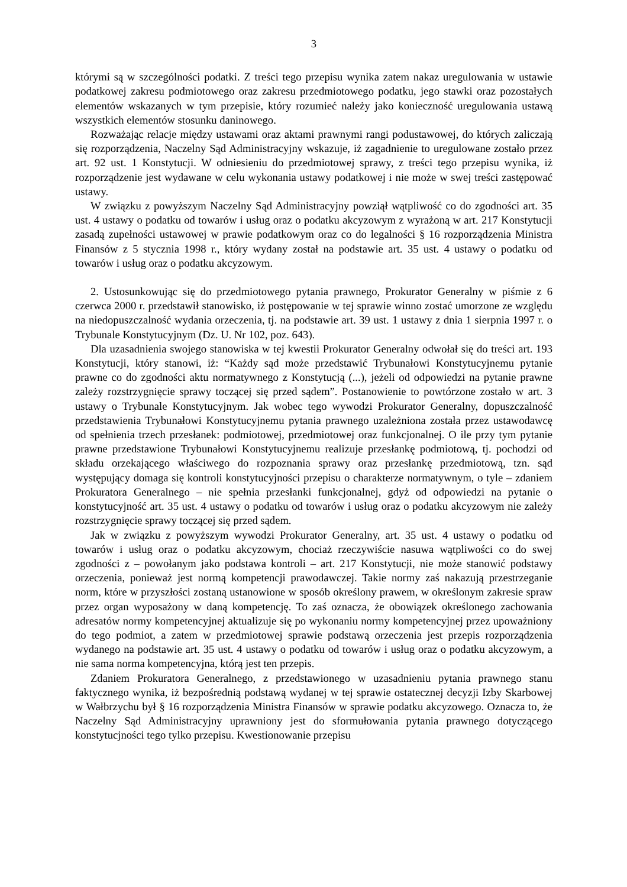3
którymi są w szczególności podatki. Z treści tego przepisu wynika zatem nakaz uregulowania w ustawie podatkowej zakresu podmiotowego oraz zakresu przedmiotowego podatku, jego stawki oraz pozostałych elementów wskazanych w tym przepisie, który rozumieć należy jako konieczność uregulowania ustawą wszystkich elementów stosunku daninowego.
Rozważając relacje między ustawami oraz aktami prawnymi rangi podustawowej, do których zaliczają się rozporządzenia, Naczelny Sąd Administracyjny wskazuje, iż zagadnienie to uregulowane zostało przez art. 92 ust. 1 Konstytucji. W odniesieniu do przedmiotowej sprawy, z treści tego przepisu wynika, iż rozporządzenie jest wydawane w celu wykonania ustawy podatkowej i nie może w swej treści zastępować ustawy.
W związku z powyższym Naczelny Sąd Administracyjny powziął wątpliwość co do zgodności art. 35 ust. 4 ustawy o podatku od towarów i usług oraz o podatku akcyzowym z wyrażoną w art. 217 Konstytucji zasadą zupełności ustawowej w prawie podatkowym oraz co do legalności § 16 rozporządzenia Ministra Finansów z 5 stycznia 1998 r., który wydany został na podstawie art. 35 ust. 4 ustawy o podatku od towarów i usług oraz o podatku akcyzowym.
2. Ustosunkowując się do przedmiotowego pytania prawnego, Prokurator Generalny w piśmie z 6 czerwca 2000 r. przedstawił stanowisko, iż postępowanie w tej sprawie winno zostać umorzone ze względu na niedopuszczalność wydania orzeczenia, tj. na podstawie art. 39 ust. 1 ustawy z dnia 1 sierpnia 1997 r. o Trybunale Konstytucyjnym (Dz. U. Nr 102, poz. 643).
Dla uzasadnienia swojego stanowiska w tej kwestii Prokurator Generalny odwołał się do treści art. 193 Konstytucji, który stanowi, iż: “Każdy sąd może przedstawić Trybunałowi Konstytucyjnemu pytanie prawne co do zgodności aktu normatywnego z Konstytucją (...), jeżeli od odpowiedzi na pytanie prawne zależy rozstrzygnięcie sprawy toczącej się przed sądem”. Postanowienie to powtórzone zostało w art. 3 ustawy o Trybunale Konstytucyjnym. Jak wobec tego wywodzi Prokurator Generalny, dopuszczalność przedstawienia Trybunałowi Konstytucyjnemu pytania prawnego uzależniona została przez ustawodawcę od spełnienia trzech przesłanek: podmiotowej, przedmiotowej oraz funkcjonalnej. O ile przy tym pytanie prawne przedstawione Trybunałowi Konstytucyjnemu realizuje przesłankę podmiotową, tj. pochodzi od składu orzekającego właściwego do rozpoznania sprawy oraz przesłankę przedmiotową, tzn. sąd występujący domaga się kontroli konstytucyjności przepisu o charakterze normatywnym, o tyle – zdaniem Prokuratora Generalnego – nie spełnia przesłanki funkcjonalnej, gdyż od odpowiedzi na pytanie o konstytucyjność art. 35 ust. 4 ustawy o podatku od towarów i usług oraz o podatku akcyzowym nie zależy rozstrzygnięcie sprawy toczącej się przed sądem.
Jak w związku z powyższym wywodzi Prokurator Generalny, art. 35 ust. 4 ustawy o podatku od towarów i usług oraz o podatku akcyzowym, chociaż rzeczywiście nasuwa wątpliwości co do swej zgodności z – powołanym jako podstawa kontroli – art. 217 Konstytucji, nie może stanowić podstawy orzeczenia, ponieważ jest normą kompetencji prawodawczej. Takie normy zaś nakazują przestrzeganie norm, które w przyszłości zostaną ustanowione w sposób określony prawem, w określonym zakresie spraw przez organ wyposażony w daną kompetencję. To zaś oznacza, że obowiązek określonego zachowania adresatów normy kompetencyjnej aktualizuje się po wykonaniu normy kompetencyjnej przez upoważniony do tego podmiot, a zatem w przedmiotowej sprawie podstawą orzeczenia jest przepis rozporządzenia wydanego na podstawie art. 35 ust. 4 ustawy o podatku od towarów i usług oraz o podatku akcyzowym, a nie sama norma kompetencyjna, którą jest ten przepis.
Zdaniem Prokuratora Generalnego, z przedstawionego w uzasadnieniu pytania prawnego stanu faktycznego wynika, iż bezpośrednią podstawą wydanej w tej sprawie ostatecznej decyzji Izby Skarbowej w Wałbrzychu był § 16 rozporządzenia Ministra Finansów w sprawie podatku akcyzowego. Oznacza to, że Naczelny Sąd Administracyjny uprawniony jest do sformułowania pytania prawnego dotyczącego konstytucjności tego tylko przepisu. Kwestionowanie przepisu